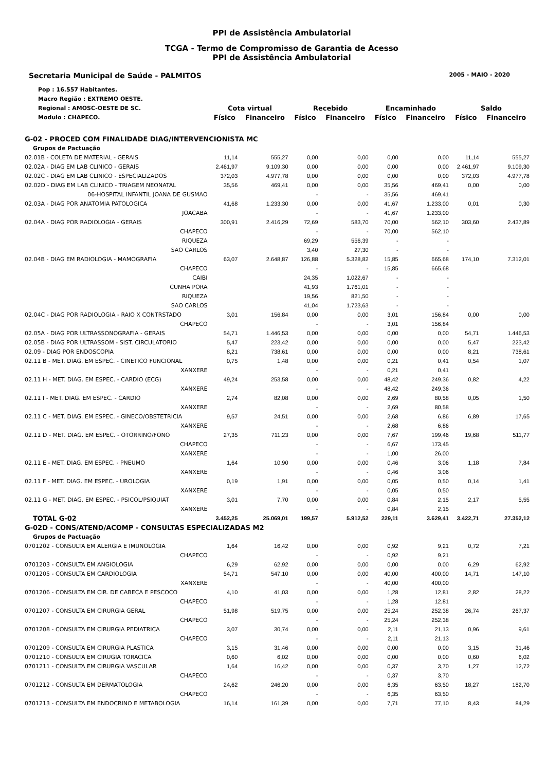PPI de Assistência Ambulatorial
TCGA - Termo de Compromisso de Garantia de Acesso
PPI de Assistência Ambulatorial
Secretaria Municipal de Saúde - PALMITOS 2005 - MAIO - 2020
| Pop : 16.557 Habitantes. | | | | | | | | |
| Macro Região : EXTREMO OESTE. | | | | | | | | |
| Regional : AMOSC-OESTE DE SC. | Cota virtual | | Recebido | | Encaminhado | | Saldo | |
| Modulo : CHAPECO. | Físico | Financeiro | Físico | Financeiro | Físico | Financeiro | Físico | Financeiro |
| G-02 - PROCED COM FINALIDADE DIAG/INTERVENCIONISTA MC | | | | | | | | |
| Grupos de Pactuação | | | | | | | | |
| 02.01B - COLETA DE MATERIAL - GERAIS | 11,14 | 555,27 | 0,00 | 0,00 | 0,00 | 0,00 | 11,14 | 555,27 |
| 02.02A - DIAG EM LAB CLINICO - GERAIS | 2.461,97 | 9.109,30 | 0,00 | 0,00 | 0,00 | 0,00 | 2.461,97 | 9.109,30 |
| 02.02C - DIAG EM LAB CLINICO - ESPECIALIZADOS | 372,03 | 4.977,78 | 0,00 | 0,00 | 0,00 | 0,00 | 372,03 | 4.977,78 |
| 02.02D - DIAG EM LAB CLINICO - TRIAGEM NEONATAL | 35,56 | 469,41 | 0,00 | 0,00 | 35,56 | 469,41 | 0,00 | 0,00 |
| 06-HOSPITAL INFANTIL JOANA DE GUSMAO | | | - | - | 35,56 | 469,41 | | |
| 02.03A - DIAG POR ANATOMIA PATOLOGICA | 41,68 | 1.233,30 | 0,00 | 0,00 | 41,67 | 1.233,00 | 0,01 | 0,30 |
| JOACABA | | | - | - | 41,67 | 1.233,00 | | |
| 02.04A - DIAG POR RADIOLOGIA - GERAIS | 300,91 | 2.416,29 | 72,69 | 583,70 | 70,00 | 562,10 | 303,60 | 2.437,89 |
| CHAPECO | | | - | - | 70,00 | 562,10 | | |
| RIQUEZA | | | 69,29 | 556,39 | - | - | | |
| SAO CARLOS | | | 3,40 | 27,30 | - | - | | |
| 02.04B - DIAG EM RADIOLOGIA - MAMOGRAFIA | 63,07 | 2.648,87 | 126,88 | 5.328,82 | 15,85 | 665,68 | 174,10 | 7.312,01 |
| CHAPECO | | | - | - | 15,85 | 665,68 | | |
| CAIBI | | | 24,35 | 1.022,67 | - | - | | |
| CUNHA PORA | | | 41,93 | 1.761,01 | - | - | | |
| RIQUEZA | | | 19,56 | 821,50 | - | - | | |
| SAO CARLOS | | | 41,04 | 1.723,63 | - | - | | |
| 02.04C - DIAG POR RADIOLOGIA - RAIO X CONTRSTADO | 3,01 | 156,84 | 0,00 | 0,00 | 3,01 | 156,84 | 0,00 | 0,00 |
| CHAPECO | | | - | - | 3,01 | 156,84 | | |
| 02.05A - DIAG POR ULTRASSONOGRAFIA - GERAIS | 54,71 | 1.446,53 | 0,00 | 0,00 | 0,00 | 0,00 | 54,71 | 1.446,53 |
| 02.05B - DIAG POR ULTRASSOM - SIST. CIRCULATORIO | 5,47 | 223,42 | 0,00 | 0,00 | 0,00 | 0,00 | 5,47 | 223,42 |
| 02.09 - DIAG POR ENDOSCOPIA | 8,21 | 738,61 | 0,00 | 0,00 | 0,00 | 0,00 | 8,21 | 738,61 |
| 02.11 B - MET. DIAG. EM ESPEC. - CINETICO FUNCIONAL | 0,75 | 1,48 | 0,00 | 0,00 | 0,21 | 0,41 | 0,54 | 1,07 |
| XANXERE | | | - | - | 0,21 | 0,41 | | |
| 02.11 H - MET. DIAG. EM ESPEC. - CARDIO (ECG) | 49,24 | 253,58 | 0,00 | 0,00 | 48,42 | 249,36 | 0,82 | 4,22 |
| XANXERE | | | - | - | 48,42 | 249,36 | | |
| 02.11 I - MET. DIAG. EM ESPEC. - CARDIO | 2,74 | 82,08 | 0,00 | 0,00 | 2,69 | 80,58 | 0,05 | 1,50 |
| XANXERE | | | - | - | 2,69 | 80,58 | | |
| 02.11 C - MET. DIAG. EM ESPEC. - GINECO/OBSTETRICIA | 9,57 | 24,51 | 0,00 | 0,00 | 2,68 | 6,86 | 6,89 | 17,65 |
| XANXERE | | | - | - | 2,68 | 6,86 | | |
| 02.11 D - MET. DIAG. EM ESPEC. - OTORRINO/FONO | 27,35 | 711,23 | 0,00 | 0,00 | 7,67 | 199,46 | 19,68 | 511,77 |
| CHAPECO | | | - | - | 6,67 | 173,45 | | |
| XANXERE | | | - | - | 1,00 | 26,00 | | |
| 02.11 E - MET. DIAG. EM ESPEC. - PNEUMO | 1,64 | 10,90 | 0,00 | 0,00 | 0,46 | 3,06 | 1,18 | 7,84 |
| XANXERE | | | - | - | 0,46 | 3,06 | | |
| 02.11 F - MET. DIAG. EM ESPEC. - UROLOGIA | 0,19 | 1,91 | 0,00 | 0,00 | 0,05 | 0,50 | 0,14 | 1,41 |
| XANXERE | | | - | - | 0,05 | 0,50 | | |
| 02.11 G - MET. DIAG. EM ESPEC. - PSICOL/PSIQUIAT | 3,01 | 7,70 | 0,00 | 0,00 | 0,84 | 2,15 | 2,17 | 5,55 |
| XANXERE | | | - | - | 0,84 | 2,15 | | |
| TOTAL G-02 | 3.452,25 | 25.069,01 | 199,57 | 5.912,52 | 229,11 | 3.629,41 | 3.422,71 | 27.352,12 |
| G-02D - CONS/ATEND/ACOMP - CONSULTAS ESPECIALIZADAS M2 | | | | | | | | |
| Grupos de Pactuação | | | | | | | | |
| 0701202 - CONSULTA EM ALERGIA E IMUNOLOGIA | 1,64 | 16,42 | 0,00 | 0,00 | 0,92 | 9,21 | 0,72 | 7,21 |
| CHAPECO | | | - | - | 0,92 | 9,21 | | |
| 0701203 - CONSULTA EM ANGIOLOGIA | 6,29 | 62,92 | 0,00 | 0,00 | 0,00 | 0,00 | 6,29 | 62,92 |
| 0701205 - CONSULTA EM CARDIOLOGIA | 54,71 | 547,10 | 0,00 | 0,00 | 40,00 | 400,00 | 14,71 | 147,10 |
| XANXERE | | | - | - | 40,00 | 400,00 | | |
| 0701206 - CONSULTA EM CIR. DE CABECA E PESCOCO | 4,10 | 41,03 | 0,00 | 0,00 | 1,28 | 12,81 | 2,82 | 28,22 |
| CHAPECO | | | - | - | 1,28 | 12,81 | | |
| 0701207 - CONSULTA EM CIRURGIA GERAL | 51,98 | 519,75 | 0,00 | 0,00 | 25,24 | 252,38 | 26,74 | 267,37 |
| CHAPECO | | | - | - | 25,24 | 252,38 | | |
| 0701208 - CONSULTA EM CIRURGIA PEDIATRICA | 3,07 | 30,74 | 0,00 | 0,00 | 2,11 | 21,13 | 0,96 | 9,61 |
| CHAPECO | | | - | - | 2,11 | 21,13 | | |
| 0701209 - CONSULTA EM CIRURGIA PLASTICA | 3,15 | 31,46 | 0,00 | 0,00 | 0,00 | 0,00 | 3,15 | 31,46 |
| 0701210 - CONSULTA EM CIRUGIA TORACICA | 0,60 | 6,02 | 0,00 | 0,00 | 0,00 | 0,00 | 0,60 | 6,02 |
| 0701211 - CONSULTA EM CIRURGIA VASCULAR | 1,64 | 16,42 | 0,00 | 0,00 | 0,37 | 3,70 | 1,27 | 12,72 |
| CHAPECO | | | - | - | 0,37 | 3,70 | | |
| 0701212 - CONSULTA EM DERMATOLOGIA | 24,62 | 246,20 | 0,00 | 0,00 | 6,35 | 63,50 | 18,27 | 182,70 |
| CHAPECO | | | - | - | 6,35 | 63,50 | | |
| 0701213 - CONSULTA EM ENDOCRINO E METABOLOGIA | 16,14 | 161,39 | 0,00 | 0,00 | 7,71 | 77,10 | 8,43 | 84,29 |